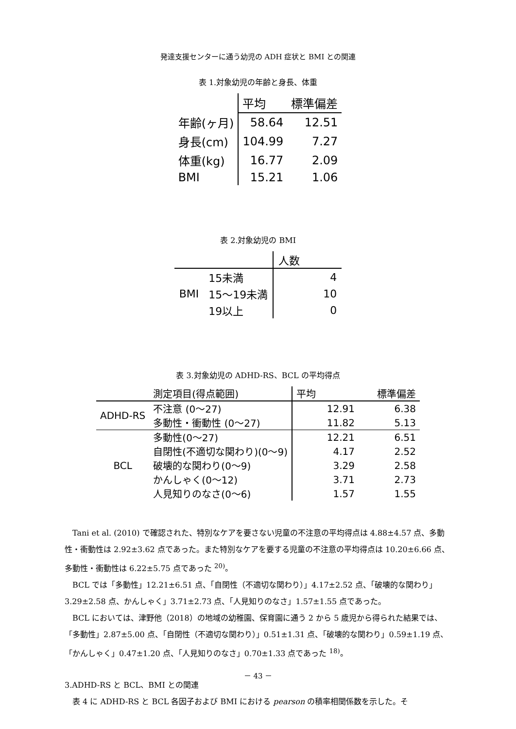発達支援センターに通う幼児の ADH 症状と BMI との関連
表 1.対象幼児の年齢と身長、体重
| | 平均 | 標準偏差 |
| --- | --- | --- |
| 年齢(ヶ月) | 58.64 | 12.51 |
| 身長(cm) | 104.99 | 7.27 |
| 体重(kg) | 16.77 | 2.09 |
| BMI | 15.21 | 1.06 |
表 2.対象幼児の BMI
| | | 人数 |
| --- | --- | --- |
| BMI | 15未満 | 4 |
| | 15～19未満 | 10 |
| | 19以上 | 0 |
表 3.対象幼児の ADHD-RS、BCL の平均得点
| | 測定項目(得点範囲) | 平均 | 標準偏差 |
| --- | --- | --- | --- |
| ADHD-RS | 不注意 (0～27) | 12.91 | 6.38 |
| | 多動性・衝動性 (0～27) | 11.82 | 5.13 |
| BCL | 多動性(0～27) | 12.21 | 6.51 |
| | 自閉性(不適切な関わり)(0～9) | 4.17 | 2.52 |
| | 破壊的な関わり(0～9) | 3.29 | 2.58 |
| | かんしゃく(0～12) | 3.71 | 2.73 |
| | 人見知りのなさ(0～6) | 1.57 | 1.55 |
Tani et al. (2010) で確認された、特別なケアを要さない児童の不注意の平均得点は 4.88±4.57 点、多動性・衝動性は 2.92±3.62 点であった。また特別なケアを要する児童の不注意の平均得点は 10.20±6.66 点、多動性・衝動性は 6.22±5.75 点であった <sup>20)</sup>。
BCL では「多動性」12.21±6.51 点、「自閉性（不適切な関わり）」4.17±2.52 点、「破壊的な関わり」3.29±2.58 点、かんしゃく」3.71±2.73 点、「人見知りのなさ」1.57±1.55 点であった。
BCL においては、津野他（2018）の地域の幼稚園、保育園に通う 2 から 5 歳児から得られた結果では、「多動性」2.87±5.00 点、「自閉性（不適切な関わり）」0.51±1.31 点、「破壊的な関わり」0.59±1.19 点、「かんしゃく」0.47±1.20 点、「人見知りのなさ」0.70±1.33 点であった <sup>18)</sup>。
3.ADHD-RS と BCL、BMI との関連
表 4 に ADHD-RS と BCL 各因子および BMI における pearson の積率相関係数を示した。そ
－ 43 －